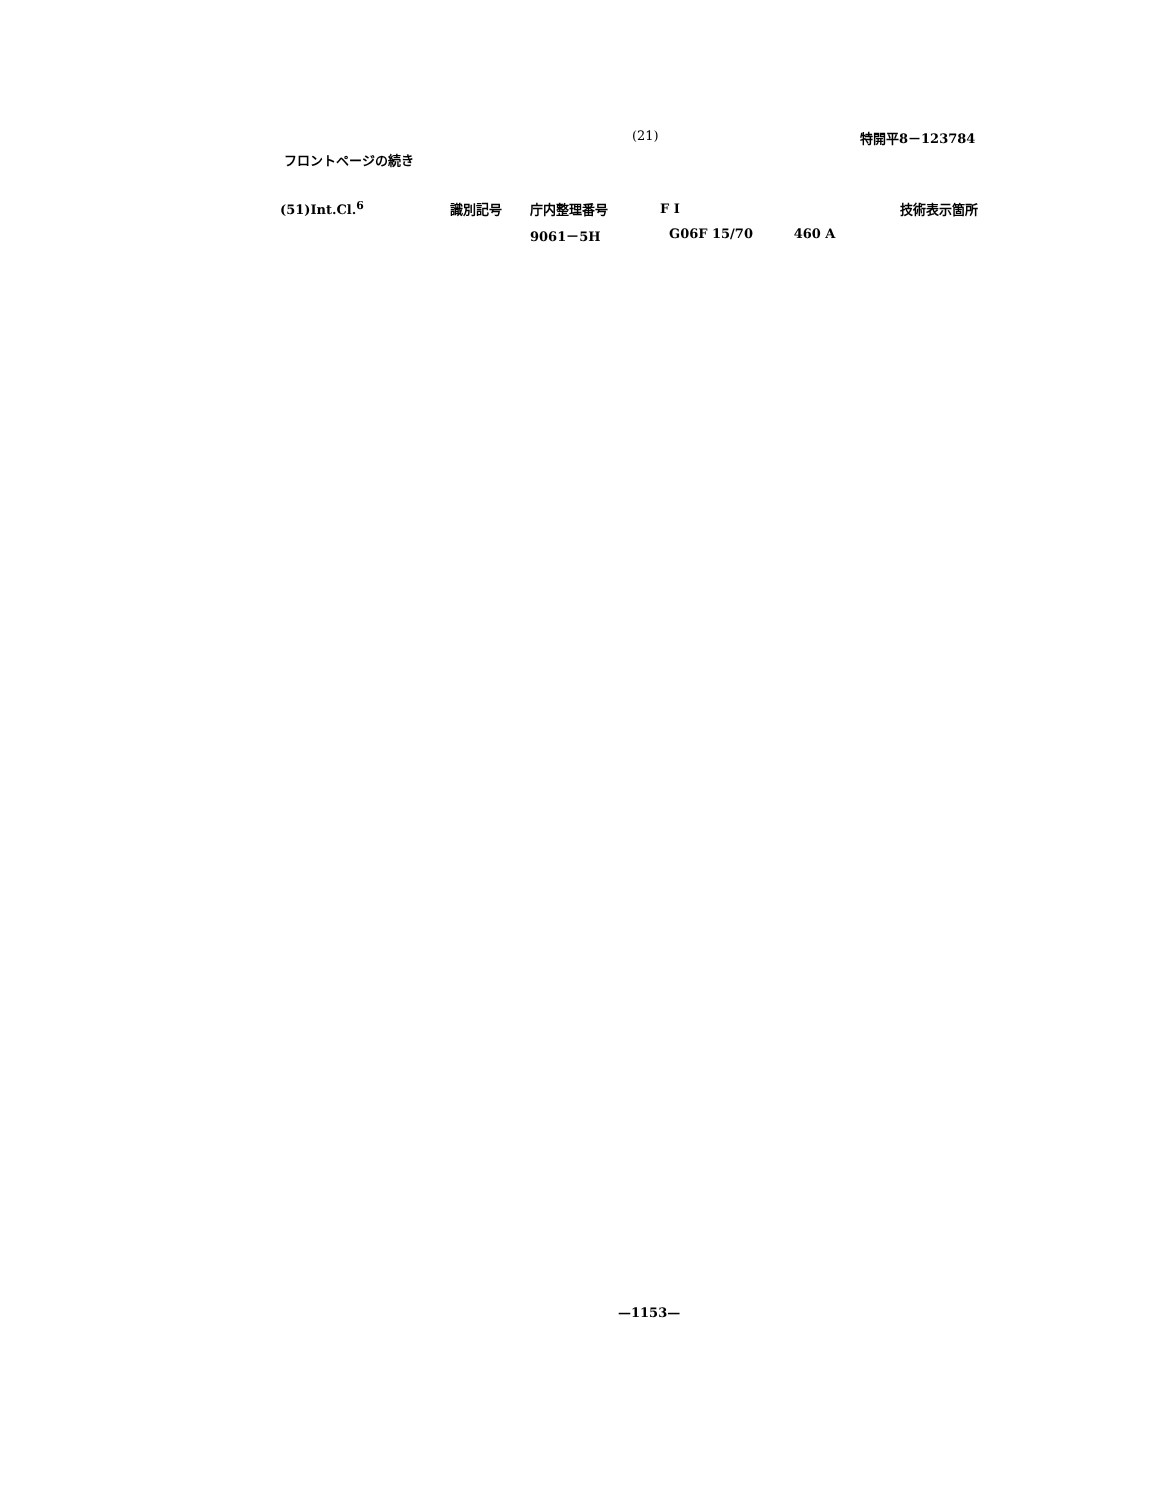(21) 特開平8－123784
フロントページの続き
| (51)Int.Cl.<sup>6</sup> | 識別記号 | 庁内整理番号 | F I | 技術表示箇所 |
| --- | --- | --- | --- | --- |
| | | 9061－5H | G06F 15/70 460 A | |
—1153—